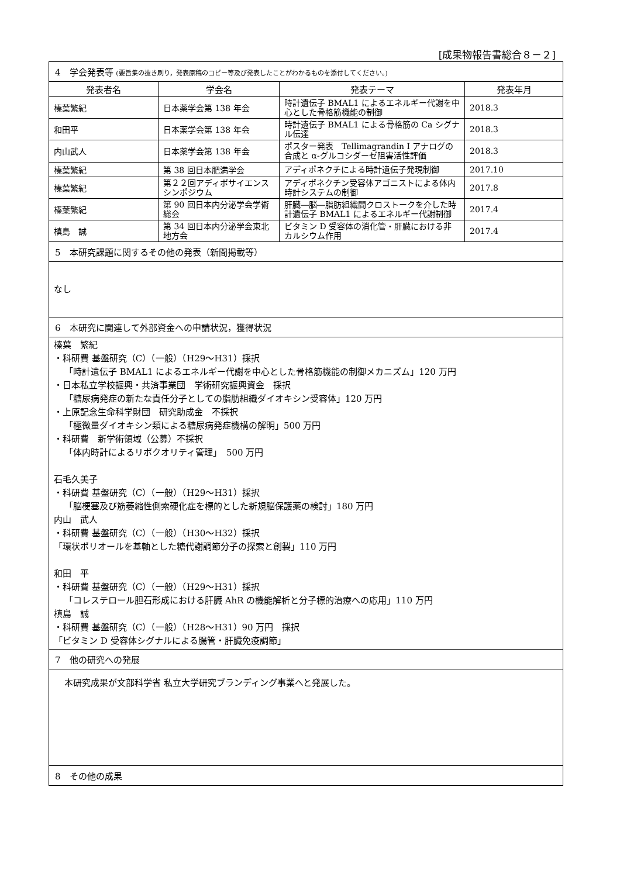[成果物報告書総合８－２]
| 4 学会発表等 (要旨集の抜き刷り，発表原稿のコピー等及び発表したことがわかるものを添付してください。) | | | |
| 発表者名 | 学会名 | 発表テーマ | 発表年月 |
| 榛葉繁紀 | 日本薬学会第 138 年会 | 時計遺伝子 BMAL1 によるエネルギー代謝を中心とした骨格筋機能の制御 | 2018.3 |
| 和田平 | 日本薬学会第 138 年会 | 時計遺伝子 BMAL1 による骨格筋の Ca シグナル伝達 | 2018.3 |
| 内山武人 | 日本薬学会第 138 年会 | ポスター発表 Tellimagrandin I アナログの合成と α-グルコシダーゼ阻害活性評価 | 2018.3 |
| 榛葉繁紀 | 第 38 回日本肥満学会 | アディポネクチによる時計遺伝子発現制御 | 2017.10 |
| 榛葉繁紀 | 第２２回アディポサイエンスシンポジウム | アディポネクチン受容体アゴニストによる体内時計システムの制御 | 2017.8 |
| 榛葉繁紀 | 第 90 回日本内分泌学会学術総会 | 肝臓―脳―脂肪組織間クロストークを介した時計遺伝子 BMAL1 によるエネルギー代謝制御 | 2017.4 |
| 槙島 誠 | 第 34 回日本内分泌学会東北地方会 | ビタミン D 受容体の消化管・肝臓における非カルシウム作用 | 2017.4 |
| 5 本研究課題に関するその他の発表（新聞掲載等） | | | |
| なし | | | |
| 6 本研究に関連して外部資金への申請状況，獲得状況 | | | |
| 榛葉 繁紀 ・科研費 基盤研究（C）（一般）（H29～H31）採択 「時計遺伝子 BMAL1 によるエネルギー代謝を中心とした骨格筋機能の制御メカニズム」120 万円 ・日本私立学校振興・共済事業団 学術研究振興資金 採択 「糖尿病発症の新たな責任分子としての脂肪組織ダイオキシン受容体」120 万円 ・上原記念生命科学財団 研究助成金 不採択 「極微量ダイオキシン類による糖尿病発症機構の解明」500 万円 ・科研費 新学術領域（公募）不採択 「体内時計によるリポクオリティ管理」 500 万円 石毛久美子 ・科研費 基盤研究（C）（一般）（H29～H31）採択 「脳梗塞及び筋萎縮性側索硬化症を標的とした新規脳保護薬の検討」180 万円 内山 武人 ・科研費 基盤研究（C）（一般）（H30～H32）採択 「環状ポリオールを基軸とした糖代謝調節分子の探索と創製」110 万円 和田 平 ・科研費 基盤研究（C）（一般）（H29～H31）採択 「コレステロール胆石形成における肝臓 AhR の機能解析と分子標的治療への応用」110 万円 槙島 誠 ・科研費 基盤研究（C）（一般）（H28～H31）90 万円 採択 「ビタミン D 受容体シグナルによる腸管・肝臓免疫調節」 | | | |
| 7 他の研究への発展 | | | |
| 本研究成果が文部科学省 私立大学研究ブランディング事業へと発展した。 | | | |
| 8 その他の成果 | | | |